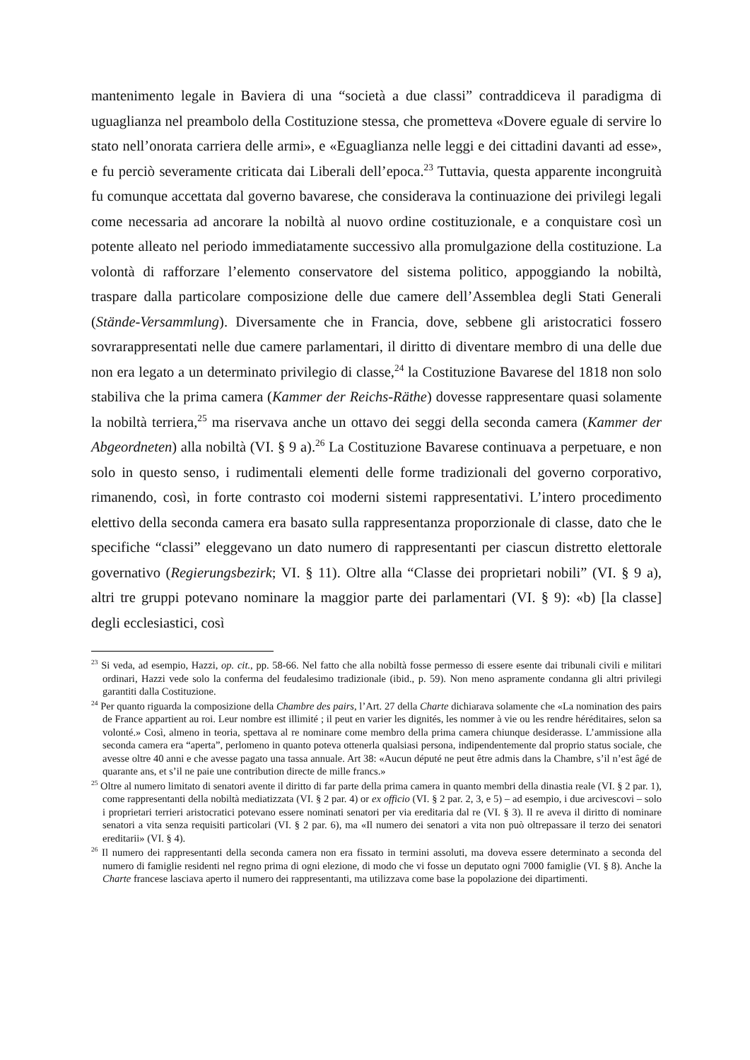mantenimento legale in Baviera di una “società a due classi” contraddiceva il paradigma di uguaglianza nel preambolo della Costituzione stessa, che prometteva «Dovere eguale di servire lo stato nell’onorata carriera delle armi», e «Eguaglianza nelle leggi e dei cittadini davanti ad esse», e fu perciò severamente criticata dai Liberali dell’epoca.<sup>23</sup> Tuttavia, questa apparente incongruità fu comunque accettata dal governo bavarese, che considerava la continuazione dei privilegi legali come necessaria ad ancorare la nobiltà al nuovo ordine costituzionale, e a conquistare così un potente alleato nel periodo immediatamente successivo alla promulgazione della costituzione. La volontà di rafforzare l’elemento conservatore del sistema politico, appoggiando la nobiltà, traspare dalla particolare composizione delle due camere dell’Assemblea degli Stati Generali (Stände-Versammlung). Diversamente che in Francia, dove, sebbene gli aristocratici fossero sovrarappresentati nelle due camere parlamentari, il diritto di diventare membro di una delle due non era legato a un determinato privilegio di classe,<sup>24</sup> la Costituzione Bavarese del 1818 non solo stabiliva che la prima camera (Kammer der Reichs-Räthe) dovesse rappresentare quasi solamente la nobiltà terriera,<sup>25</sup> ma riservava anche un ottavo dei seggi della seconda camera (Kammer der Abgeordneten) alla nobiltà (VI. § 9 a).<sup>26</sup> La Costituzione Bavarese continuava a perpetuare, e non solo in questo senso, i rudimentali elementi delle forme tradizionali del governo corporativo, rimanendo, così, in forte contrasto coi moderni sistemi rappresentativi. L’intero procedimento elettivo della seconda camera era basato sulla rappresentanza proporzionale di classe, dato che le specifiche “classi” eleggevano un dato numero di rappresentanti per ciascun distretto elettorale governativo (Regierungsbezirk; VI. § 11). Oltre alla “Classe dei proprietari nobili” (VI. § 9 a), altri tre gruppi potevano nominare la maggior parte dei parlamentari (VI. § 9): «b) [la classe] degli ecclesiastici, così
<sup>23</sup> Si veda, ad esempio, Hazzi, op. cit., pp. 58-66. Nel fatto che alla nobiltà fosse permesso di essere esente dai tribunali civili e militari ordinari, Hazzi vede solo la conferma del feudalesimo tradizionale (ibid., p. 59). Non meno aspramente condanna gli altri privilegi garantiti dalla Costituzione.
<sup>24</sup> Per quanto riguarda la composizione della Chambre des pairs, l’Art. 27 della Charte dichiarava solamente che «La nomination des pairs de France appartient au roi. Leur nombre est illimité ; il peut en varier les dignités, les nommer à vie ou les rendre héréditaires, selon sa volonté.» Così, almeno in teoria, spettava al re nominare come membro della prima camera chiunque desiderasse. L’ammissione alla seconda camera era “aperta”, perlomeno in quanto poteva ottenerla qualsiasi persona, indipendentemente dal proprio status sociale, che avesse oltre 40 anni e che avesse pagato una tassa annuale. Art 38: «Aucun député ne peut être admis dans la Chambre, s’il n’est âgé de quarante ans, et s’il ne paie une contribution directe de mille francs.»
<sup>25</sup> Oltre al numero limitato di senatori avente il diritto di far parte della prima camera in quanto membri della dinastia reale (VI. § 2 par. 1), come rappresentanti della nobiltà mediatizzata (VI. § 2 par. 4) or ex officio (VI. § 2 par. 2, 3, e 5) – ad esempio, i due arcivescovi – solo i proprietari terrieri aristocratici potevano essere nominati senatori per via ereditaria dal re (VI. § 3). Il re aveva il diritto di nominare senatori a vita senza requisiti particolari (VI. § 2 par. 6), ma «Il numero dei senatori a vita non può oltrepassare il terzo dei senatori ereditarii» (VI. § 4).
<sup>26</sup> Il numero dei rappresentanti della seconda camera non era fissato in termini assoluti, ma doveva essere determinato a seconda del numero di famiglie residenti nel regno prima di ogni elezione, di modo che vi fosse un deputato ogni 7000 famiglie (VI. § 8). Anche la Charte francese lasciava aperto il numero dei rappresentanti, ma utilizzava come base la popolazione dei dipartimenti.